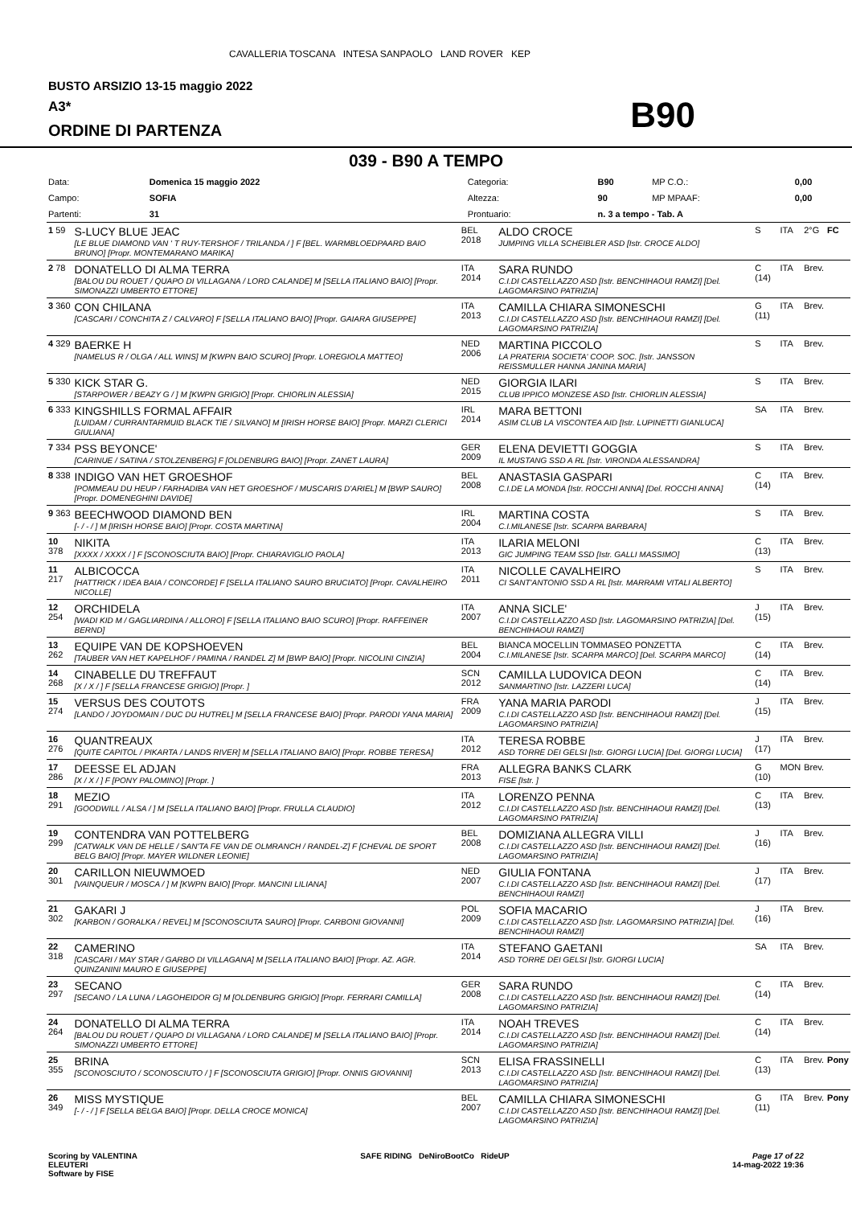CAVALLERIA TOSCANA INTESA SANPAOLO LAND ROVER KEP
BUSTO ARSIZIO 13-15 maggio 2022
A3*
ORDINE DI PARTENZA
B90
039 - B90 A TEMPO
| Data: | Domenica 15 maggio 2022 | Categoria: | B90 | MP C.O.: | 0,00 |
| Campo: | SOFIA | Altezza: | 90 | MP MPAAF: | 0,00 |
| Partenti: | 31 | Prontuario: | n. 3 a tempo - Tab. A | | |
| 1 59 | S-LUCY BLUE JEAC [LE BLUE DIAMOND VAN ' T RUY-TERSHOF / TRILANDA / ] F [BEL. WARMBLOEDPAARD BAIO BRUNO] [Propr. MONTEMARANO MARIKA] | BEL 2018 | ALDO CROCE JUMPING VILLA SCHEIBLER ASD [Istr. CROCE ALDO] | S | ITA | 2°G | FC |
| 2 78 | DONATELLO DI ALMA TERRA [BALOU DU ROUET / QUAPO DI VILLAGANA / LORD CALANDE] M [SELLA ITALIANO BAIO] [Propr. SIMONAZZI UMBERTO ETTORE] | ITA 2014 | SARA RUNDO C.I.DI CASTELLAZZO ASD [Istr. BENCHIHAOUI RAMZI] [Del. LAGOMARSINO PATRIZIA] | C (14) | ITA | Brev. | |
| 3 360 | CON CHILANA [CASCARI / CONCHITA Z / CALVARO] F [SELLA ITALIANO BAIO] [Propr. GAIARA GIUSEPPE] | ITA 2013 | CAMILLA CHIARA SIMONESCHI C.I.DI CASTELLAZZO ASD [Istr. BENCHIHAOUI RAMZI] [Del. LAGOMARSINO PATRIZIA] | G (11) | ITA | Brev. | |
| 4 329 | BAERKE H [NAMELUS R / OLGA / ALL WINS] M [KWPN BAIO SCURO] [Propr. LOREGIOLA MATTEO] | NED 2006 | MARTINA PICCOLO LA PRATERIA SOCIETA' COOP. SOC. [Istr. JANSSON REISSMULLER HANNA JANINA MARIA] | S | ITA | Brev. | |
| 5 330 | KICK STAR G. [STARPOWER / BEAZY G / ] M [KWPN GRIGIO] [Propr. CHIORLIN ALESSIA] | NED 2015 | GIORGIA ILARI CLUB IPPICO MONZESE ASD [Istr. CHIORLIN ALESSIA] | S | ITA | Brev. | |
| 6 333 | KINGSHILLS FORMAL AFFAIR [LUIDAM / CURRANTARMUID BLACK TIE / SILVANO] M [IRISH HORSE BAIO] [Propr. MARZI CLERICI GIULIANA] | IRL 2014 | MARA BETTONI ASIM CLUB LA VISCONTEA AID [Istr. LUPINETTI GIANLUCA] | SA | ITA | Brev. | |
| 7 334 | PSS BEYONCE' [CARINUE / SATINA / STOLZENBERG] F [OLDENBURG BAIO] [Propr. ZANET LAURA] | GER 2009 | ELENA DEVIETTI GOGGIA IL MUSTANG SSD A RL [Istr. VIRONDA ALESSANDRA] | S | ITA | Brev. | |
| 8 338 | INDIGO VAN HET GROESHOF [POMMEAU DU HEUP / FARHADIBA VAN HET GROESHOF / MUSCARIS D'ARIEL] M [BWP SAURO] [Propr. DOMENEGHINI DAVIDE] | BEL 2008 | ANASTASIA GASPARI C.I.DE LA MONDA [Istr. ROCCHI ANNA] [Del. ROCCHI ANNA] | C (14) | ITA | Brev. | |
| 9 363 | BEECHWOOD DIAMOND BEN [- / - / ] M [IRISH HORSE BAIO] [Propr. COSTA MARTINA] | IRL 2004 | MARTINA COSTA C.I.MILANESE [Istr. SCARPA BARBARA] | S | ITA | Brev. | |
| 10 378 | NIKITA [XXXX / XXXX / ] F [SCONOSCIUTA BAIO] [Propr. CHIARAVIGLIO PAOLA] | ITA 2013 | ILARIA MELONI GIC JUMPING TEAM SSD [Istr. GALLI MASSIMO] | C (13) | ITA | Brev. | |
| 11 217 | ALBICOCCA [HATTRICK / IDEA BAIA / CONCORDE] F [SELLA ITALIANO SAURO BRUCIATO] [Propr. CAVALHEIRO NICOLLE] | ITA 2011 | NICOLLE CAVALHEIRO CI SANT'ANTONIO SSD A RL [Istr. MARRAMI VITALI ALBERTO] | S | ITA | Brev. | |
| 12 254 | ORCHIDELA [WADI KID M / GAGLIARDINA / ALLORO] F [SELLA ITALIANO BAIO SCURO] [Propr. RAFFEINER BERND] | ITA 2007 | ANNA SICLE' C.I.DI CASTELLAZZO ASD [Istr. LAGOMARSINO PATRIZIA] [Del. BENCHIHAOUI RAMZI] | J (15) | ITA | Brev. | |
| 13 262 | EQUIPE VAN DE KOPSHOEVEN [TAUBER VAN HET KAPELHOF / PAMINA / RANDEL Z] M [BWP BAIO] [Propr. NICOLINI CINZIA] | BEL 2004 | BIANCA MOCELLIN TOMMASEO PONZETTA C.I.MILANESE [Istr. SCARPA MARCO] [Del. SCARPA MARCO] | C (14) | ITA | Brev. | |
| 14 268 | CINABELLE DU TREFFAUT [X / X / ] F [SELLA FRANCESE GRIGIO] [Propr. ] | SCN 2012 | CAMILLA LUDOVICA DEON SANMARTINO [Istr. LAZZERI LUCA] | C (14) | ITA | Brev. | |
| 15 274 | VERSUS DES COUTOTS [LANDO / JOYDOMAIN / DUC DU HUTREL] M [SELLA FRANCESE BAIO] [Propr. PARODI YANA MARIA] | FRA 2009 | YANA MARIA PARODI C.I.DI CASTELLAZZO ASD [Istr. BENCHIHAOUI RAMZI] [Del. LAGOMARSINO PATRIZIA] | J (15) | ITA | Brev. | |
| 16 276 | QUANTREAUX [QUITE CAPITOL / PIKARTA / LANDS RIVER] M [SELLA ITALIANO BAIO] [Propr. ROBBE TERESA] | ITA 2012 | TERESA ROBBE ASD TORRE DEI GELSI [Istr. GIORGI LUCIA] [Del. GIORGI LUCIA] | J (17) | ITA | Brev. | |
| 17 286 | DEESSE EL ADJAN [X / X / ] F [PONY PALOMINO] [Propr. ] | FRA 2013 | ALLEGRA BANKS CLARK FISE [Istr. ] | G (10) | MON | Brev. | |
| 18 291 | MEZIO [GOODWILL / ALSA / ] M [SELLA ITALIANO BAIO] [Propr. FRULLA CLAUDIO] | ITA 2012 | LORENZO PENNA C.I.DI CASTELLAZZO ASD [Istr. BENCHIHAOUI RAMZI] [Del. LAGOMARSINO PATRIZIA] | C (13) | ITA | Brev. | |
| 19 299 | CONTENDRA VAN POTTELBERG [CATWALK VAN DE HELLE / SAN'TA FE VAN DE OLMRANCH / RANDEL-Z] F [CHEVAL DE SPORT BELG BAIO] [Propr. MAYER WILDNER LEONIE] | BEL 2008 | DOMIZIANA ALLEGRA VILLI C.I.DI CASTELLAZZO ASD [Istr. BENCHIHAOUI RAMZI] [Del. LAGOMARSINO PATRIZIA] | J (16) | ITA | Brev. | |
| 20 301 | CARILLON NIEUWMOED [VAINQUEUR / MOSCA / ] M [KWPN BAIO] [Propr. MANCINI LILIANA] | NED 2007 | GIULIA FONTANA C.I.DI CASTELLAZZO ASD [Istr. BENCHIHAOUI RAMZI] [Del. BENCHIHAOUI RAMZI] | J (17) | ITA | Brev. | |
| 21 302 | GAKARI J [KARBON / GORALKA / REVEL] M [SCONOSCIUTA SAURO] [Propr. CARBONI GIOVANNI] | POL 2009 | SOFIA MACARIO C.I.DI CASTELLAZZO ASD [Istr. LAGOMARSINO PATRIZIA] [Del. BENCHIHAOUI RAMZI] | J (16) | ITA | Brev. | |
| 22 318 | CAMERINO [CASCARI / MAY STAR / GARBO DI VILLAGANA] M [SELLA ITALIANO BAIO] [Propr. AZ. AGR. QUINZANINI MAURO E GIUSEPPE] | ITA 2014 | STEFANO GAETANI ASD TORRE DEI GELSI [Istr. GIORGI LUCIA] | SA | ITA | Brev. | |
| 23 297 | SECANO [SECANO / LA LUNA / LAGOHEIDOR G] M [OLDENBURG GRIGIO] [Propr. FERRARI CAMILLA] | GER 2008 | SARA RUNDO C.I.DI CASTELLAZZO ASD [Istr. BENCHIHAOUI RAMZI] [Del. LAGOMARSINO PATRIZIA] | C (14) | ITA | Brev. | |
| 24 264 | DONATELLO DI ALMA TERRA [BALOU DU ROUET / QUAPO DI VILLAGANA / LORD CALANDE] M [SELLA ITALIANO BAIO] [Propr. SIMONAZZI UMBERTO ETTORE] | ITA 2014 | NOAH TREVES C.I.DI CASTELLAZZO ASD [Istr. BENCHIHAOUI RAMZI] [Del. LAGOMARSINO PATRIZIA] | C (14) | ITA | Brev. | |
| 25 355 | BRINA [SCONOSCIUTO / SCONOSCIUTO / ] F [SCONOSCIUTA GRIGIO] [Propr. ONNIS GIOVANNI] | SCN 2013 | ELISA FRASSINELLI C.I.DI CASTELLAZZO ASD [Istr. BENCHIHAOUI RAMZI] [Del. LAGOMARSINO PATRIZIA] | C (13) | ITA | Brev. | Pony |
| 26 349 | MISS MYSTIQUE [- / - / ] F [SELLA BELGA BAIO] [Propr. DELLA CROCE MONICA] | BEL 2007 | CAMILLA CHIARA SIMONESCHI C.I.DI CASTELLAZZO ASD [Istr. BENCHIHAOUI RAMZI] [Del. LAGOMARSINO PATRIZIA] | G (11) | ITA | Brev. | Pony |
Scoring by VALENTINA
ELEUTERI
Software by FISE
SAFE RIDING DeNiroBootCo RideUP
Page 17 of 22
14-mag-2022 19:36